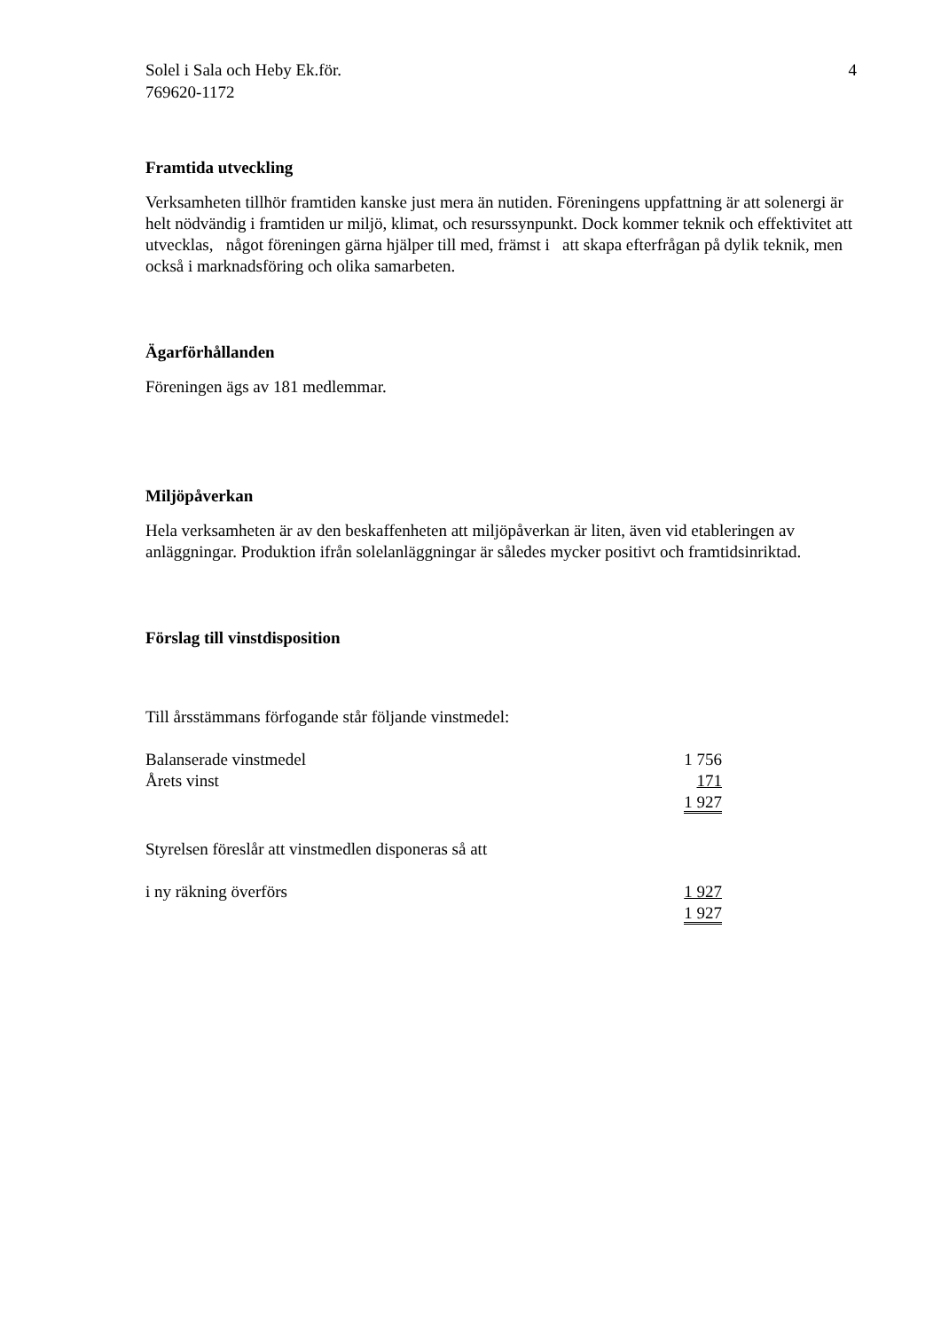Solel i Sala och Heby Ek.för.
769620-1172
4
Framtida utveckling
Verksamheten tillhör framtiden kanske just mera än nutiden. Föreningens uppfattning är att solenergi är helt nödvändig i framtiden ur miljö, klimat, och resurssynpunkt. Dock kommer teknik och effektivitet att utvecklas, något föreningen gärna hjälper till med, främst i att skapa efterfrågan på dylik teknik, men också i marknadsföring och olika samarbeten.
Ägarförhållanden
Föreningen ägs av 181 medlemmar.
Miljöpåverkan
Hela verksamheten är av den beskaffenheten att miljöpåverkan är liten, även vid etableringen av anläggningar. Produktion ifrån solelanläggningar är således mycker positivt och framtidsinriktad.
Förslag till vinstdisposition
Till årsstämmans förfogande står följande vinstmedel:
| Balanserade vinstmedel | 1 756 |
| Årets vinst | 171 |
| | 1 927 |
Styrelsen föreslår att vinstmedlen disponeras så att
| i ny räkning överförs | 1 927 |
| | 1 927 |